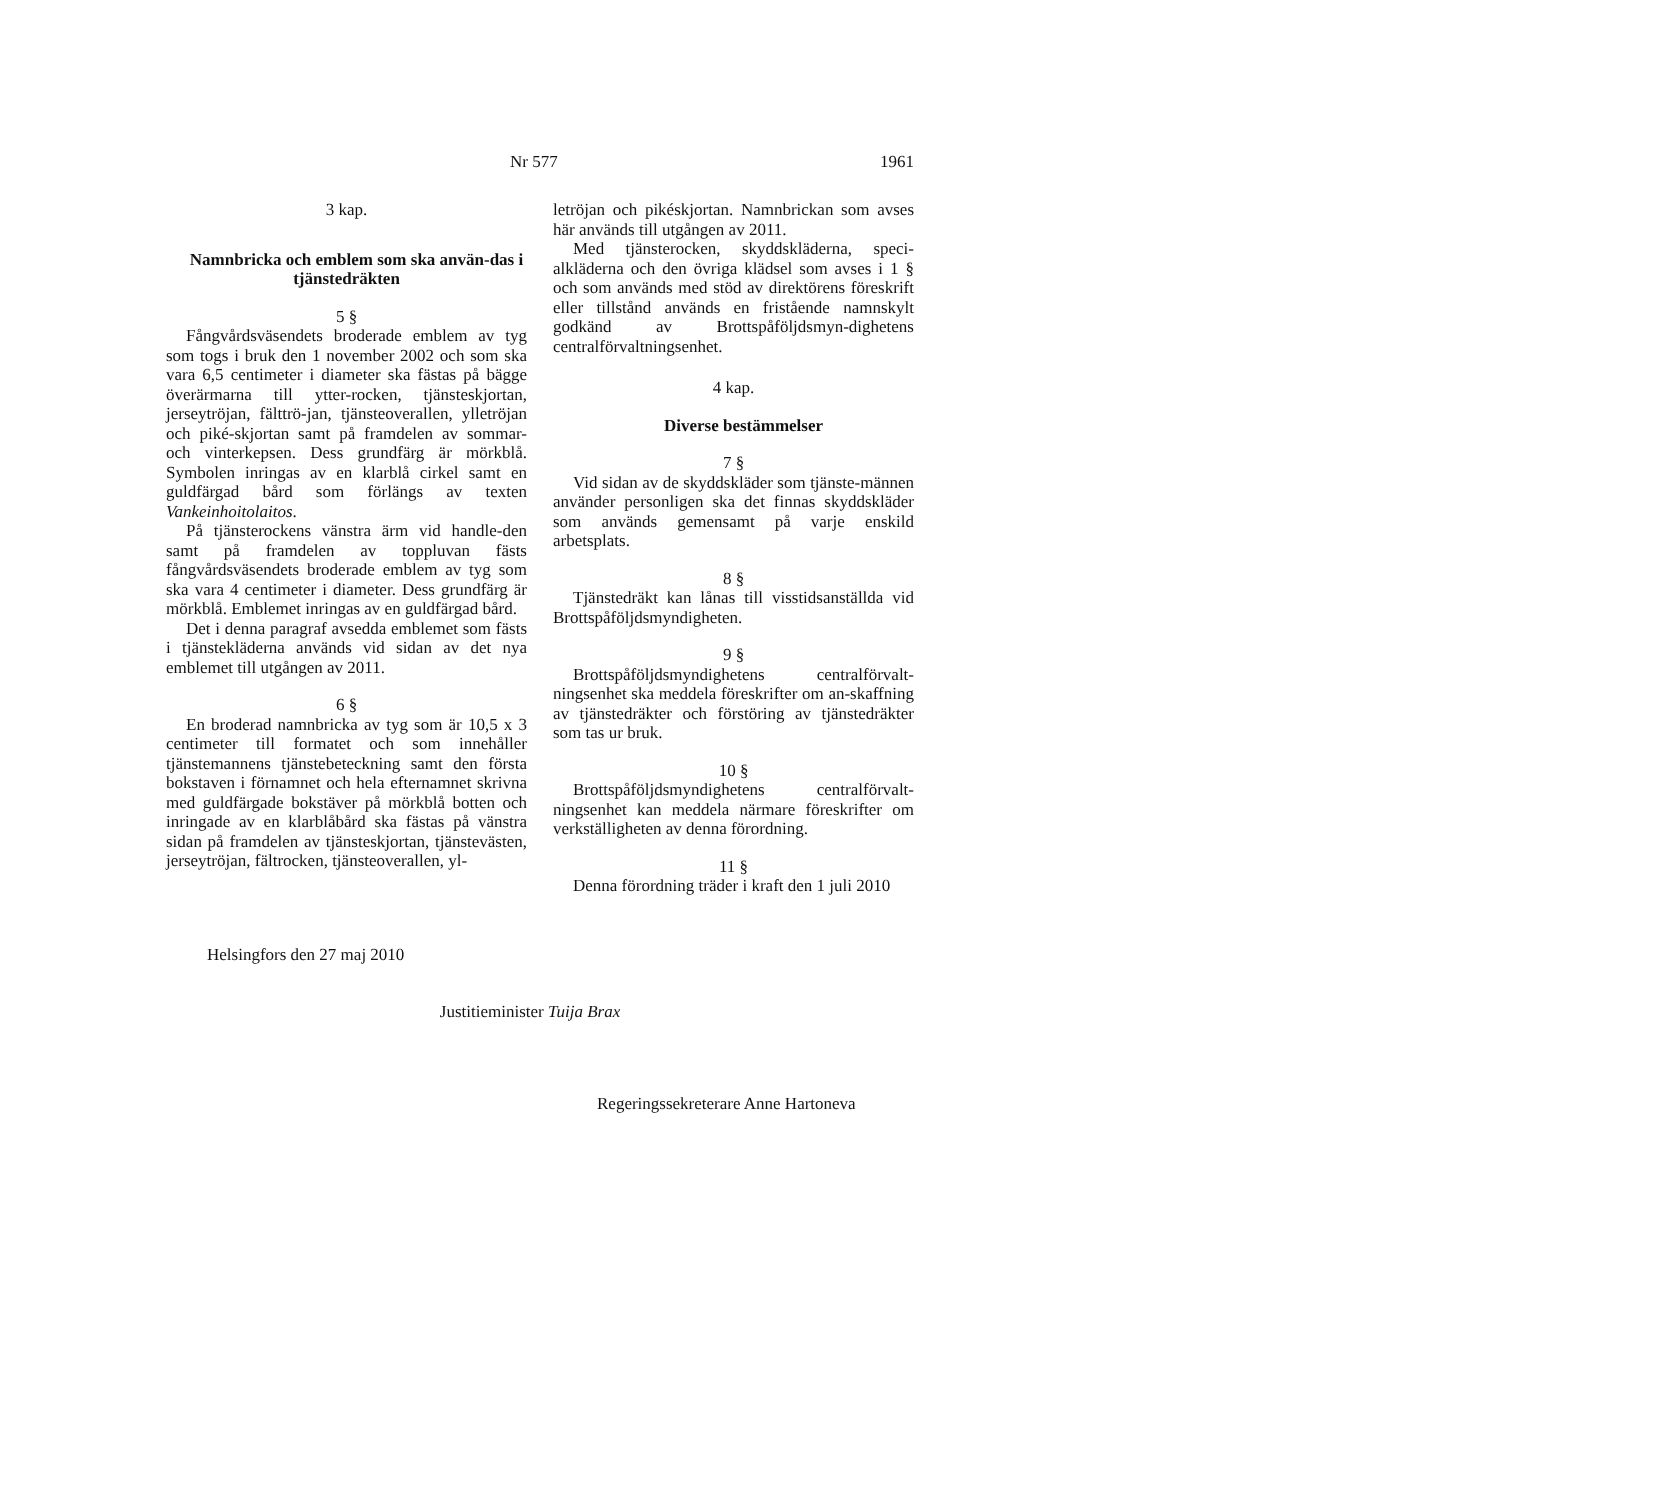Nr 577 1961
3 kap.
Namnbricka och emblem som ska använ-das i tjänstedräkten
5 §
Fångvårdsväsendets broderade emblem av tyg som togs i bruk den 1 november 2002 och som ska vara 6,5 centimeter i diameter ska fästas på bägge överärmarna till ytter-rocken, tjänsteskjortan, jerseytröjan, fälttrö-jan, tjänsteoverallen, ylletröjan och piké-skjortan samt på framdelen av sommar- och vinterkepsen. Dess grundfärg är mörkblå. Symbolen inringas av en klarblå cirkel samt en guldfärgad bård som förlängs av texten Vankeinhoitolaitos.
På tjänsterockens vänstra ärm vid handle-den samt på framdelen av toppluvan fästs fångvårdsväsendets broderade emblem av tyg som ska vara 4 centimeter i diameter. Dess grundfärg är mörkblå. Emblemet inringas av en guldfärgad bård.
Det i denna paragraf avsedda emblemet som fästs i tjänstekläderna används vid sidan av det nya emblemet till utgången av 2011.
6 §
En broderad namnbricka av tyg som är 10,5 x 3 centimeter till formatet och som innehåller tjänstemannens tjänstebeteckning samt den första bokstaven i förnamnet och hela efternamnet skrivna med guldfärgade bokstäver på mörkblå botten och inringade av en klarblåbård ska fästas på vänstra sidan på framdelen av tjänsteskjortan, tjänstevästen, jerseytröjan, fältrocken, tjänsteoverallen, yl-
letröjan och pikéskjortan. Namnbrickan som avses här används till utgången av 2011.
Med tjänsterocken, skyddskläderna, speci-alkläderna och den övriga klädsel som avses i 1 § och som används med stöd av direktörens föreskrift eller tillstånd används en fristående namnskylt godkänd av Brottspåföljdsmyn-dighetens centralförvaltningsenhet.
4 kap.
Diverse bestämmelser
7 §
Vid sidan av de skyddskläder som tjänste-männen använder personligen ska det finnas skyddskläder som används gemensamt på varje enskild arbetsplats.
8 §
Tjänstedräkt kan lånas till visstidsanställda vid Brottspåföljdsmyndigheten.
9 §
Brottspåföljdsmyndighetens centralförvalt-ningsenhet ska meddela föreskrifter om an-skaffning av tjänstedräkter och förstöring av tjänstedräkter som tas ur bruk.
10 §
Brottspåföljdsmyndighetens centralförvalt-ningsenhet kan meddela närmare föreskrifter om verkställigheten av denna förordning.
11 §
Denna förordning träder i kraft den 1 juli 2010
Helsingfors den 27 maj 2010
Justitieminister Tuija Brax
Regeringssekreterare Anne Hartoneva